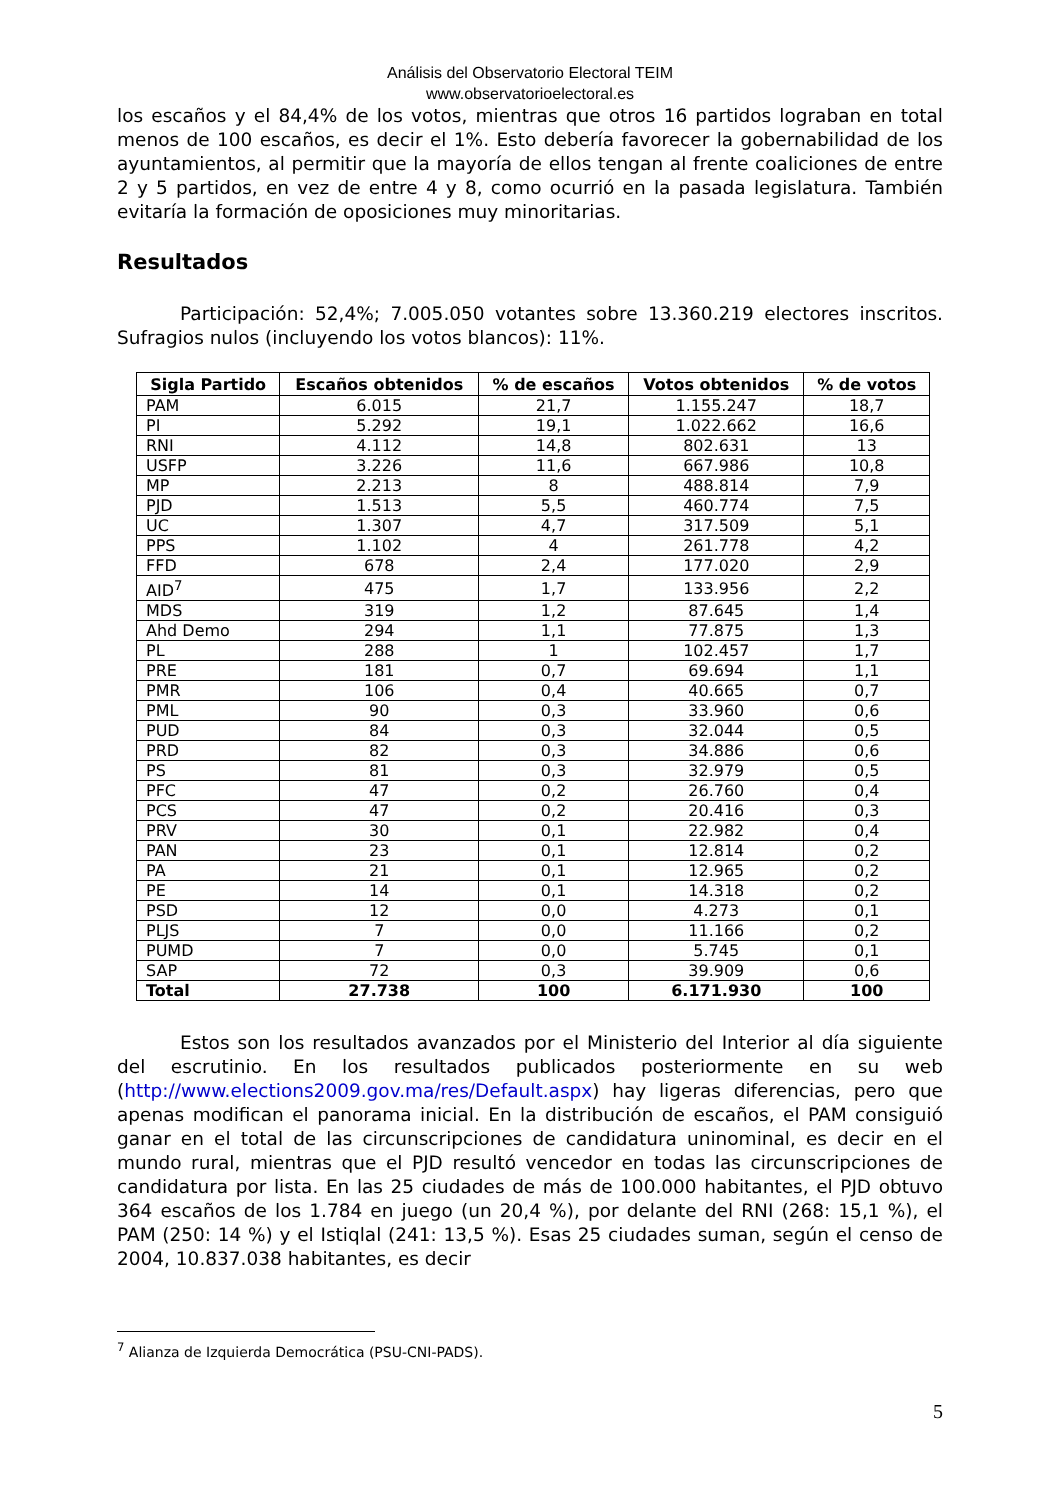Análisis del Observatorio Electoral TEIM
www.observatorioelectoral.es
los escaños y el 84,4% de los votos, mientras que otros 16 partidos lograban en total menos de 100 escaños, es decir el 1%. Esto debería favorecer la gobernabilidad de los ayuntamientos, al permitir que la mayoría de ellos tengan al frente coaliciones de entre 2 y 5 partidos, en vez de entre 4 y 8, como ocurrió en la pasada legislatura. También evitaría la formación de oposiciones muy minoritarias.
Resultados
Participación: 52,4%; 7.005.050 votantes sobre 13.360.219 electores inscritos. Sufragios nulos (incluyendo los votos blancos): 11%.
| Sigla Partido | Escaños obtenidos | % de escaños | Votos obtenidos | % de votos |
| --- | --- | --- | --- | --- |
| PAM | 6.015 | 21,7 | 1.155.247 | 18,7 |
| PI | 5.292 | 19,1 | 1.022.662 | 16,6 |
| RNI | 4.112 | 14,8 | 802.631 | 13 |
| USFP | 3.226 | 11,6 | 667.986 | 10,8 |
| MP | 2.213 | 8 | 488.814 | 7,9 |
| PJD | 1.513 | 5,5 | 460.774 | 7,5 |
| UC | 1.307 | 4,7 | 317.509 | 5,1 |
| PPS | 1.102 | 4 | 261.778 | 4,2 |
| FFD | 678 | 2,4 | 177.020 | 2,9 |
| AID<sup>7</sup> | 475 | 1,7 | 133.956 | 2,2 |
| MDS | 319 | 1,2 | 87.645 | 1,4 |
| Ahd Demo | 294 | 1,1 | 77.875 | 1,3 |
| PL | 288 | 1 | 102.457 | 1,7 |
| PRE | 181 | 0,7 | 69.694 | 1,1 |
| PMR | 106 | 0,4 | 40.665 | 0,7 |
| PML | 90 | 0,3 | 33.960 | 0,6 |
| PUD | 84 | 0,3 | 32.044 | 0,5 |
| PRD | 82 | 0,3 | 34.886 | 0,6 |
| PS | 81 | 0,3 | 32.979 | 0,5 |
| PFC | 47 | 0,2 | 26.760 | 0,4 |
| PCS | 47 | 0,2 | 20.416 | 0,3 |
| PRV | 30 | 0,1 | 22.982 | 0,4 |
| PAN | 23 | 0,1 | 12.814 | 0,2 |
| PA | 21 | 0,1 | 12.965 | 0,2 |
| PE | 14 | 0,1 | 14.318 | 0,2 |
| PSD | 12 | 0,0 | 4.273 | 0,1 |
| PLJS | 7 | 0,0 | 11.166 | 0,2 |
| PUMD | 7 | 0,0 | 5.745 | 0,1 |
| SAP | 72 | 0,3 | 39.909 | 0,6 |
| Total | 27.738 | 100 | 6.171.930 | 100 |
Estos son los resultados avanzados por el Ministerio del Interior al día siguiente del escrutinio. En los resultados publicados posteriormente en su web (http://www.elections2009.gov.ma/res/Default.aspx) hay ligeras diferencias, pero que apenas modifican el panorama inicial. En la distribución de escaños, el PAM consiguió ganar en el total de las circunscripciones de candidatura uninominal, es decir en el mundo rural, mientras que el PJD resultó vencedor en todas las circunscripciones de candidatura por lista. En las 25 ciudades de más de 100.000 habitantes, el PJD obtuvo 364 escaños de los 1.784 en juego (un 20,4 %), por delante del RNI (268: 15,1 %), el PAM (250: 14 %) y el Istiqlal (241: 13,5 %). Esas 25 ciudades suman, según el censo de 2004, 10.837.038 habitantes, es decir
<sup>7</sup> Alianza de Izquierda Democrática (PSU-CNI-PADS).
5